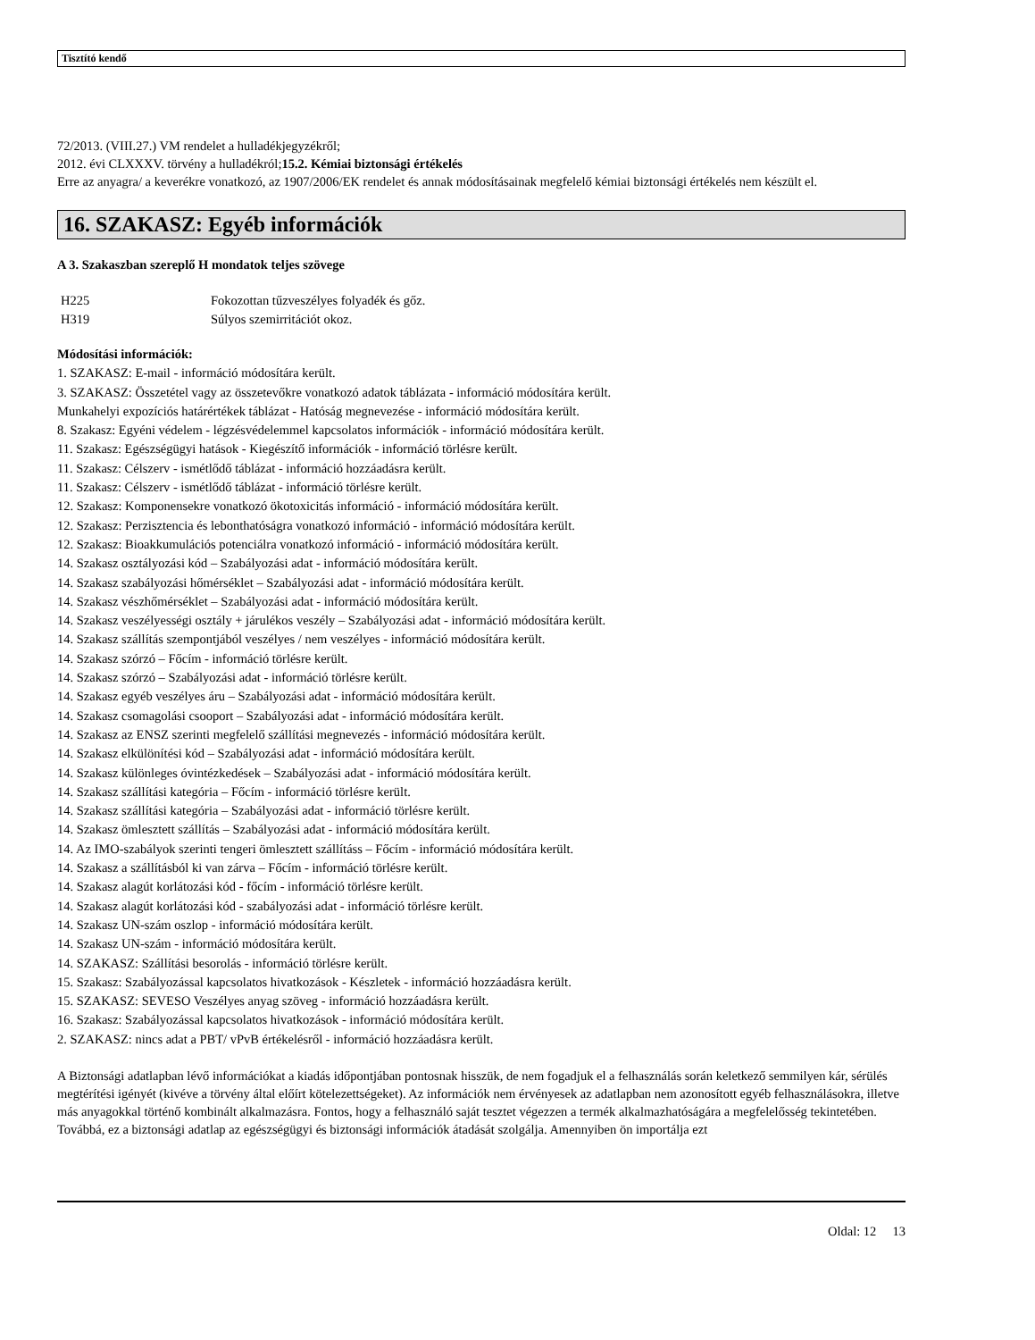Tisztító kendő
72/2013. (VIII.27.) VM rendelet a hulladékjegyzékről;
2012. évi CLXXXV. törvény a hulladékról;15.2. Kémiai biztonsági értékelés
Erre az anyagra/ a keverékre vonatkozó, az 1907/2006/EK rendelet és annak módosításainak megfelelő kémiai biztonsági értékelés nem készült el.
16. SZAKASZ: Egyéb információk
A 3. Szakaszban szereplő H mondatok teljes szövege
| H225 | Fokozottan tűzveszélyes folyadék és gőz. |
| H319 | Súlyos szemirritációt okoz. |
Módosítási információk:
1. SZAKASZ: E-mail - információ módosítára került.
3. SZAKASZ: Összetétel vagy az összetevőkre vonatkozó adatok táblázata - információ módosítára került.
Munkahelyi expozíciós határértékek táblázat - Hatóság megnevezése - információ módosítára került.
8. Szakasz: Egyéni védelem - légzésvédelemmel kapcsolatos információk - információ módosítára került.
11. Szakasz: Egészségügyi hatások - Kiegészítő információk - információ törlésre került.
11. Szakasz: Célszerv - ismétlődő táblázat - információ hozzáadásra került.
11. Szakasz: Célszerv - ismétlődő táblázat - információ törlésre került.
12. Szakasz: Komponensekre vonatkozó ökotoxicitás információ - információ módosítára került.
12. Szakasz: Perzisztencia és lebonthatóságra vonatkozó információ - információ módosítára került.
12. Szakasz: Bioakkumulációs potenciálra vonatkozó információ - információ módosítára került.
14. Szakasz osztályozási kód – Szabályozási adat - információ módosítára került.
14. Szakasz szabályozási hőmérséklet – Szabályozási adat - információ módosítára került.
14. Szakasz vészhőmérséklet – Szabályozási adat - információ módosítára került.
14. Szakasz veszélyességi osztály + járulékos veszély – Szabályozási adat - információ módosítára került.
14. Szakasz szállítás szempontjából veszélyes / nem veszélyes - információ módosítára került.
14. Szakasz szórzó – Főcím - információ törlésre került.
14. Szakasz szórzó – Szabályozási adat - információ törlésre került.
14. Szakasz egyéb veszélyes áru – Szabályozási adat - információ módosítára került.
14. Szakasz csomagolási csooport – Szabályozási adat - információ módosítára került.
14. Szakasz az ENSZ szerinti megfelelő szállítási megnevezés - információ módosítára került.
14. Szakasz elkülönítési kód – Szabályozási adat - információ módosítára került.
14. Szakasz különleges óvintézkedések – Szabályozási adat - információ módosítára került.
14. Szakasz szállítási kategória – Főcím - információ törlésre került.
14. Szakasz szállítási kategória – Szabályozási adat - információ törlésre került.
14. Szakasz ömlesztett szállítás – Szabályozási adat - információ módosítára került.
14. Az IMO-szabályok szerinti tengeri ömlesztett szállításs – Főcím - információ módosítára került.
14. Szakasz a szállításból ki van zárva – Főcím - információ törlésre került.
14. Szakasz alagút korlátozási kód - főcím - információ törlésre került.
14. Szakasz alagút korlátozási kód - szabályozási adat - információ törlésre került.
14. Szakasz UN-szám oszlop - információ módosítára került.
14. Szakasz UN-szám - információ módosítára került.
14. SZAKASZ: Szállítási besorolás - információ törlésre került.
15. Szakasz: Szabályozással kapcsolatos hivatkozások - Készletek - információ hozzáadásra került.
15. SZAKASZ: SEVESO Veszélyes anyag szöveg - információ hozzáadásra került.
16. Szakasz: Szabályozással kapcsolatos hivatkozások - információ módosítára került.
2. SZAKASZ: nincs adat a PBT/ vPvB értékelésről - információ hozzáadásra került.
A Biztonsági adatlapban lévő információkat a kiadás időpontjában pontosnak hisszük, de nem fogadjuk el a felhasználás során keletkező semmilyen kár, sérülés megtérítési igényét (kivéve a törvény által előírt kötelezettségeket). Az információk nem érvényesek az adatlapban nem azonosított egyéb felhasználásokra, illetve más anyagokkal történő kombinált alkalmazásra. Fontos, hogy a felhasználó saját tesztet végezzen a termék alkalmazhatóságára a megfelelősség tekintetében. Továbbá, ez a biztonsági adatlap az egészségügyi és biztonsági információk átadását szolgálja. Amennyiben ön importálja ezt
Oldal: 12 13